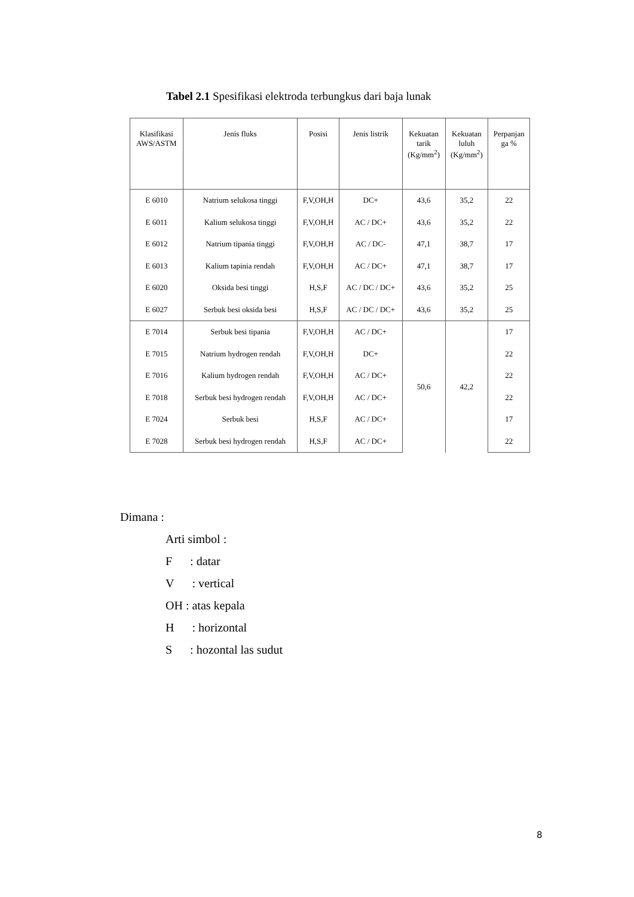Tabel 2.1 Spesifikasi elektroda terbungkus dari baja lunak
| Klasifikasi AWS/ASTM | Jenis fluks | Posisi | Jenis listrik | Kekuatan tarik (Kg/mm<sup>2</sup>) | Kekuatan luluh (Kg/mm<sup>2</sup>) | Perpanjan ga % |
| --- | --- | --- | --- | --- | --- | --- |
| E 6010 | Natrium selukosa tinggi | F,V,OH,H | DC+ | 43,6 | 35,2 | 22 |
| E 6011 | Kalium selukosa tinggi | F,V,OH,H | AC / DC+ | 43,6 | 35,2 | 22 |
| E 6012 | Natrium tipania tinggi | F,V,OH,H | AC / DC- | 47,1 | 38,7 | 17 |
| E 6013 | Kalium tapinia rendah | F,V,OH,H | AC / DC+ | 47,1 | 38,7 | 17 |
| E 6020 | Oksida besi tinggi | H,S,F | AC / DC / DC+ | 43,6 | 35,2 | 25 |
| E 6027 | Serbuk besi oksida besi | H,S,F | AC / DC / DC+ | 43,6 | 35,2 | 25 |
| E 7014 | Serbuk besi tipania | F,V,OH,H | AC / DC+ | 50,6 | 42,2 | 17 |
| E 7015 | Natrium hydrogen rendah | F,V,OH,H | DC+ | | | 22 |
| E 7016 | Kalium hydrogen rendah | F,V,OH,H | AC / DC+ | | | 22 |
| E 7018 | Serbuk besi hydrogen rendah | F,V,OH,H | AC / DC+ | | | 22 |
| E 7024 | Serbuk besi | H,S,F | AC / DC+ | | | 17 |
| E 7028 | Serbuk besi hydrogen rendah | H,S,F | AC / DC+ | | | 22 |
Dimana :
Arti simbol :
F : datar
V : vertical
OH : atas kepala
H : horizontal
S : hozontal las sudut
8